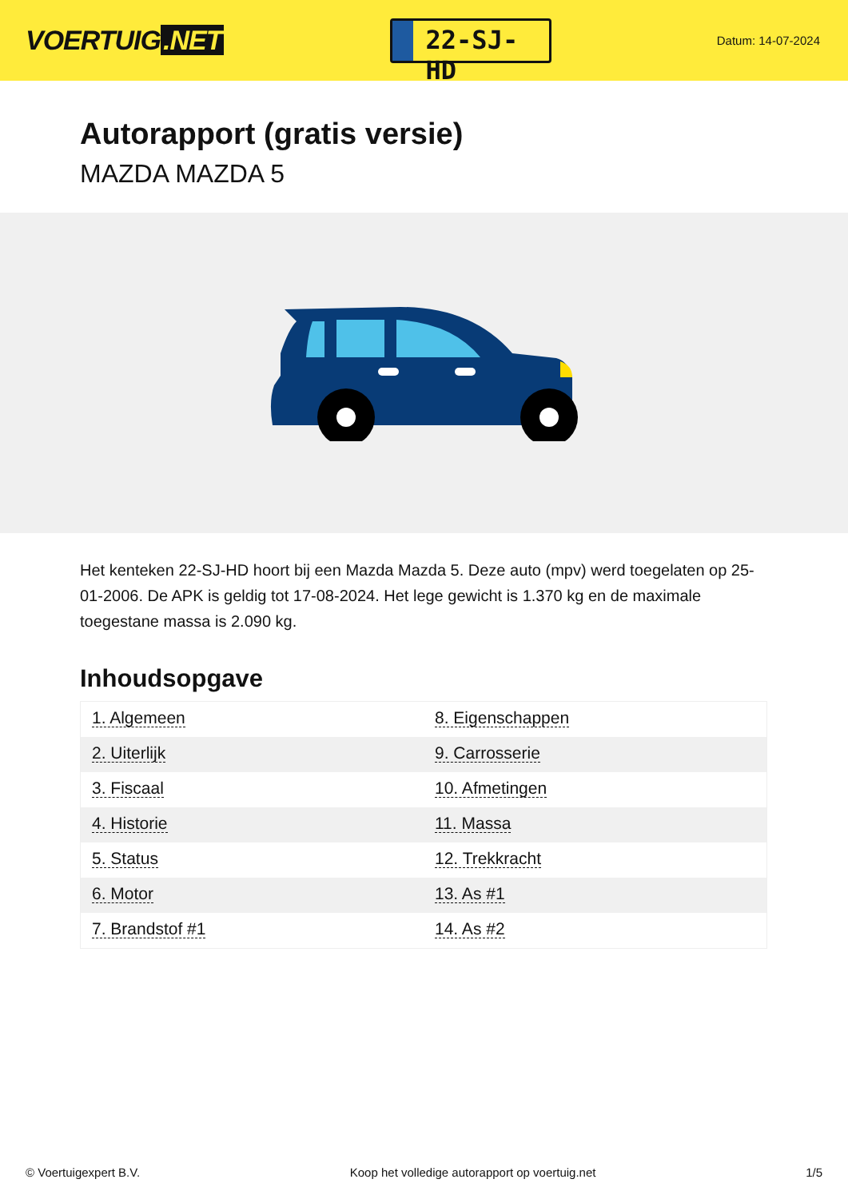VOERTUIG.NET
22-SJ-HD
Datum: 14-07-2024
Autorapport (gratis versie)
MAZDA MAZDA 5
Het kenteken 22-SJ-HD hoort bij een Mazda Mazda 5. Deze auto (mpv) werd toegelaten op 25-01-2006. De APK is geldig tot 17-08-2024. Het lege gewicht is 1.370 kg en de maximale toegestane massa is 2.090 kg.
Inhoudsopgave
| 1. Algemeen | 8. Eigenschappen |
| 2. Uiterlijk | 9. Carrosserie |
| 3. Fiscaal | 10. Afmetingen |
| 4. Historie | 11. Massa |
| 5. Status | 12. Trekkracht |
| 6. Motor | 13. As #1 |
| 7. Brandstof #1 | 14. As #2 |
© Voertuigexpert B.V. Koop het volledige autorapport op voertuig.net
1/5